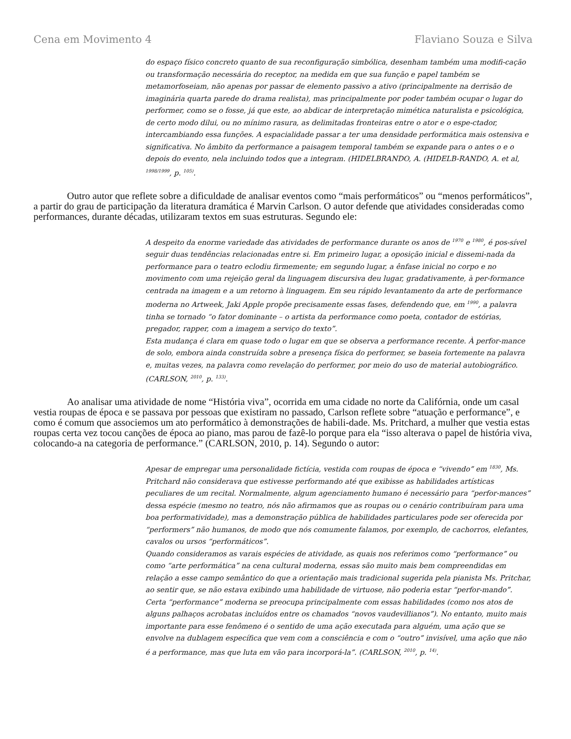Cena em Movimento 4 Flaviano Souza e Silva
do espaço físico concreto quanto de sua reconfiguração simbólica, desenham também uma modifi-cação ou transformação necessária do receptor, na medida em que sua função e papel também se metamorfoseiam, não apenas por passar de elemento passivo a ativo (principalmente na derrisão de imaginária quarta parede do drama realista), mas principalmente por poder também ocupar o lugar do performer, como se o fosse, já que este, ao abdicar de interpretação mimética naturalista e psicológica, de certo modo dilui, ou no mínimo rasura, as delimitadas fronteiras entre o ator e o espe-ctador, intercambiando essa funções. A espacialidade passar a ter uma densidade performática mais ostensiva e significativa. No âmbito da performance a paisagem temporal também se expande para o antes o e o depois do evento, nela incluindo todos que a integram. (HIDELBRANDO, A. (HIDELB-RANDO, A. et al, <sup>1998/1999</sup>, p. <sup>105)</sup>.
Outro autor que reflete sobre a dificuldade de analisar eventos como “mais performáticos” ou “menos performáticos”, a partir do grau de participação da literatura dramática é Marvin Carlson. O autor defende que atividades consideradas como performances, durante décadas, utilizaram textos em suas estruturas. Segundo ele:
A despeito da enorme variedade das atividades de performance durante os anos de <sup>1970</sup> e <sup>1980</sup>, é pos-sível seguir duas tendências relacionadas entre si. Em primeiro lugar, a oposição inicial e dissemi-nada da performance para o teatro eclodiu firmemente; em segundo lugar, a ênfase inicial no corpo e no movimento com uma rejeição geral da linguagem discursiva deu lugar, gradativamente, à per-formance centrada na imagem e a um retorno à linguagem. Em seu rápido levantamento da arte de performance moderna no Artweek, Jaki Apple propõe precisamente essas fases, defendendo que, em <sup>1990</sup>, a palavra tinha se tornado “o fator dominante – o artista da performance como poeta, contador de estórias, pregador, rapper, com a imagem a serviço do texto”.
Esta mudança é clara em quase todo o lugar em que se observa a performance recente. À perfor-mance de solo, embora ainda construída sobre a presença física do performer, se baseia fortemente na palavra e, muitas vezes, na palavra como revelação do performer, por meio do uso de material autobiográfico. (CARLSON, <sup>2010</sup>, p. <sup>133)</sup>.
Ao analisar uma atividade de nome “História viva”, ocorrida em uma cidade no norte da Califórnia, onde um casal vestia roupas de época e se passava por pessoas que existiram no passado, Carlson reflete sobre “atuação e performance”, e como é comum que associemos um ato performático à demonstrações de habili-dade. Ms. Pritchard, a mulher que vestia estas roupas certa vez tocou canções de época ao piano, mas parou de fazê-lo porque para ela “isso alterava o papel de história viva, colocando-a na categoria de performance.” (CARLSON, 2010, p. 14). Segundo o autor:
Apesar de empregar uma personalidade fictícia, vestida com roupas de época e “vivendo” em <sup>1830</sup>, Ms. Pritchard não considerava que estivesse performando até que exibisse as habilidades artísticas peculiares de um recital. Normalmente, algum agenciamento humano é necessário para “perfor-mances” dessa espécie (mesmo no teatro, nós não afirmamos que as roupas ou o cenário contribuíram para uma boa performatividade), mas a demonstração pública de habilidades particulares pode ser oferecida por “performers” não humanos, de modo que nós comumente falamos, por exemplo, de cachorros, elefantes, cavalos ou ursos “performáticos”.
Quando consideramos as varais espécies de atividade, as quais nos referimos como “performance” ou como “arte performática” na cena cultural moderna, essas são muito mais bem compreendidas em relação a esse campo semântico do que a orientação mais tradicional sugerida pela pianista Ms. Pritchar, ao sentir que, se não estava exibindo uma habilidade de virtuose, não poderia estar “perfor-mando”. Certa “performance” moderna se preocupa principalmente com essas habilidades (como nos atos de alguns palhaços acrobatas incluídos entre os chamados “novos vaudevillianos”). No entanto, muito mais importante para esse fenômeno é o sentido de uma ação executada para alguém, uma ação que se envolve na dublagem específica que vem com a consciência e com o “outro” invisível, uma ação que não é a performance, mas que luta em vão para incorporá-la”. (CARLSON, <sup>2010</sup>, p. <sup>14)</sup>.